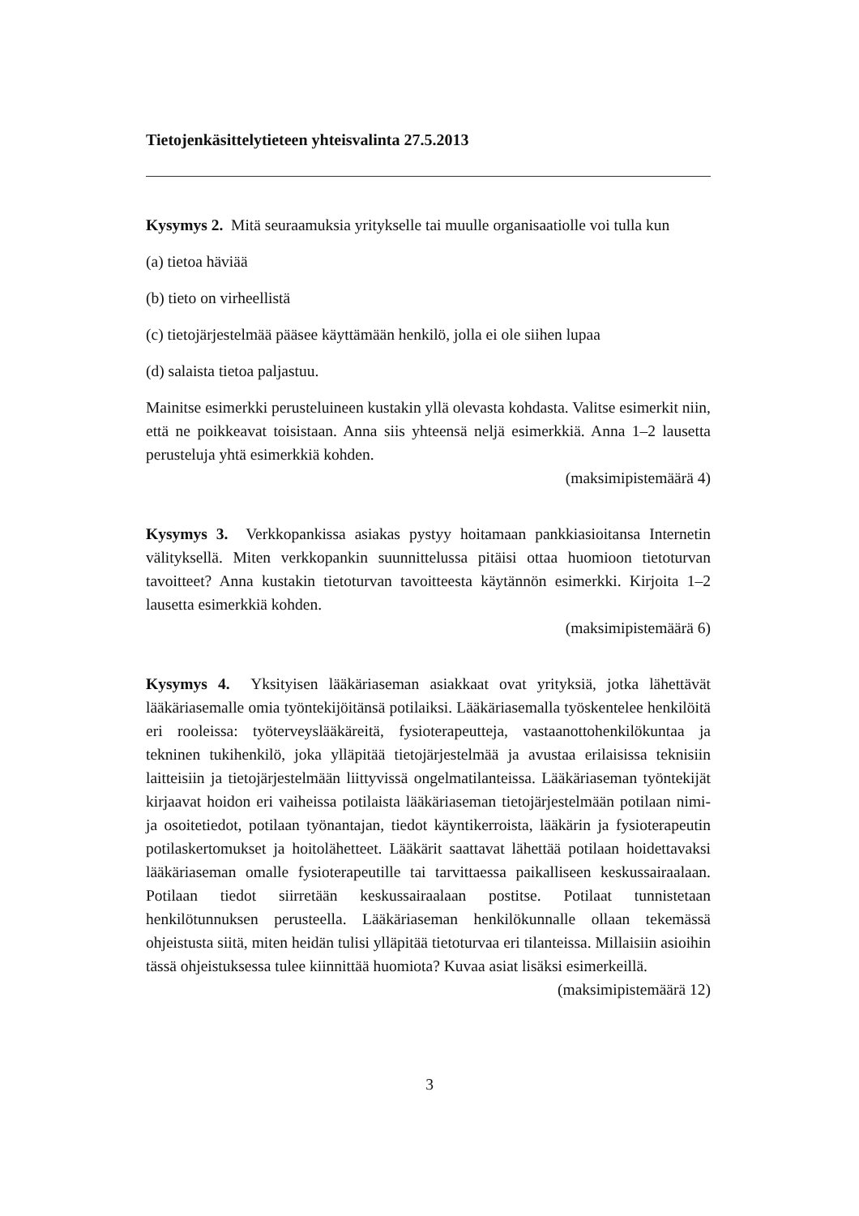Tietojenkäsittelytieteen yhteisvalinta 27.5.2013
Kysymys 2. Mitä seuraamuksia yritykselle tai muulle organisaatiolle voi tulla kun
(a) tietoa häviää
(b) tieto on virheellistä
(c) tietojärjestelmää pääsee käyttämään henkilö, jolla ei ole siihen lupaa
(d) salaista tietoa paljastuu.
Mainitse esimerkki perusteluineen kustakin yllä olevasta kohdasta. Valitse esimerkit niin, että ne poikkeavat toisistaan. Anna siis yhteensä neljä esimerkkiä. Anna 1–2 lausetta perusteluja yhtä esimerkkiä kohden.
(maksimipistemäärä 4)
Kysymys 3. Verkkopankissa asiakas pystyy hoitamaan pankkiasioitansa Internetin välityksellä. Miten verkkopankin suunnittelussa pitäisi ottaa huomioon tietoturvan tavoitteet? Anna kustakin tietoturvan tavoitteesta käytännön esimerkki. Kirjoita 1–2 lausetta esimerkkiä kohden.
(maksimipistemäärä 6)
Kysymys 4. Yksityisen lääkäriaseman asiakkaat ovat yrityksiä, jotka lähettävät lääkäriasemalle omia työntekijöitänsä potilaiksi. Lääkäriasemalla työskentelee henkilöitä eri rooleissa: työterveyslääkäreitä, fysioterapeutteja, vastaanottohenkilökuntaa ja tekninen tukihenkilö, joka ylläpitää tietojärjestelmää ja avustaa erilaisissa teknisiin laitteisiin ja tietojärjestelmään liittyvissä ongelmatilanteissa. Lääkäriaseman työntekijät kirjaavat hoidon eri vaiheissa potilaista lääkäriaseman tietojärjestelmään potilaan nimi- ja osoitetiedot, potilaan työnantajan, tiedot käyntikerroista, lääkärin ja fysioterapeutin potilaskertomukset ja hoitolähetteet. Lääkärit saattavat lähettää potilaan hoidettavaksi lääkäriaseman omalle fysioterapeutille tai tarvittaessa paikalliseen keskussairaalaan. Potilaan tiedot siirretään keskussairaalaan postitse. Potilaat tunnistetaan henkilötunnuksen perusteella. Lääkäriaseman henkilökunnalle ollaan tekemässä ohjeistusta siitä, miten heidän tulisi ylläpitää tietoturvaa eri tilanteissa. Millaisiin asioihin tässä ohjeistuksessa tulee kiinnittää huomiota? Kuvaa asiat lisäksi esimerkeillä.
(maksimipistemäärä 12)
3